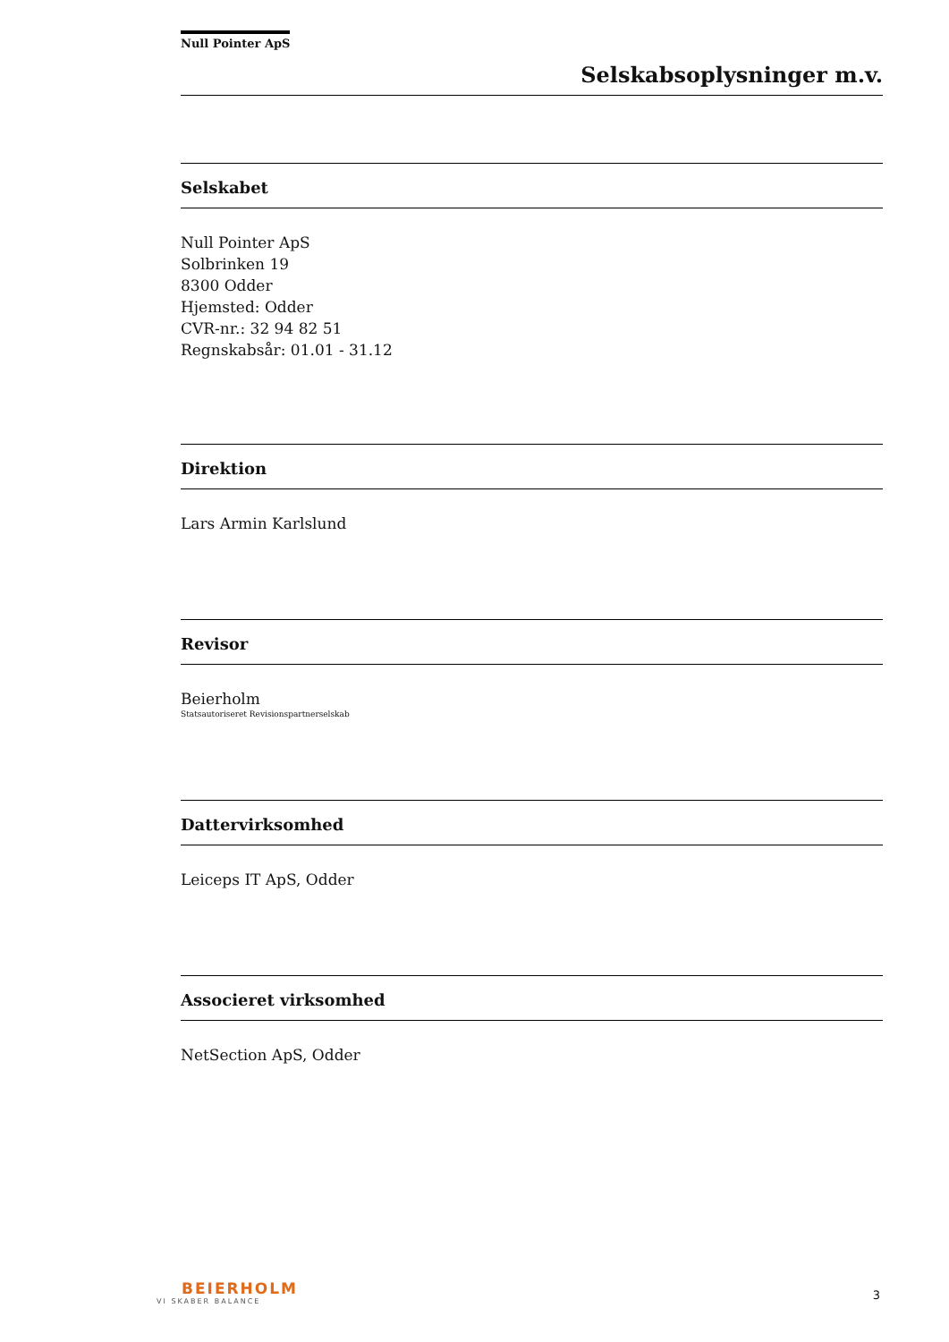Null Pointer ApS
Selskabsoplysninger m.v.
Selskabet
Null Pointer ApS
Solbrinken 19
8300 Odder
Hjemsted: Odder
CVR-nr.: 32 94 82 51
Regnskabsår: 01.01 - 31.12
Direktion
Lars Armin Karlslund
Revisor
Beierholm
Statsautoriseret Revisionspartnerselskab
Dattervirksomhed
Leiceps IT ApS, Odder
Associeret virksomhed
NetSection ApS, Odder
BEIERHOLM
VI SKABER BALANCE
3